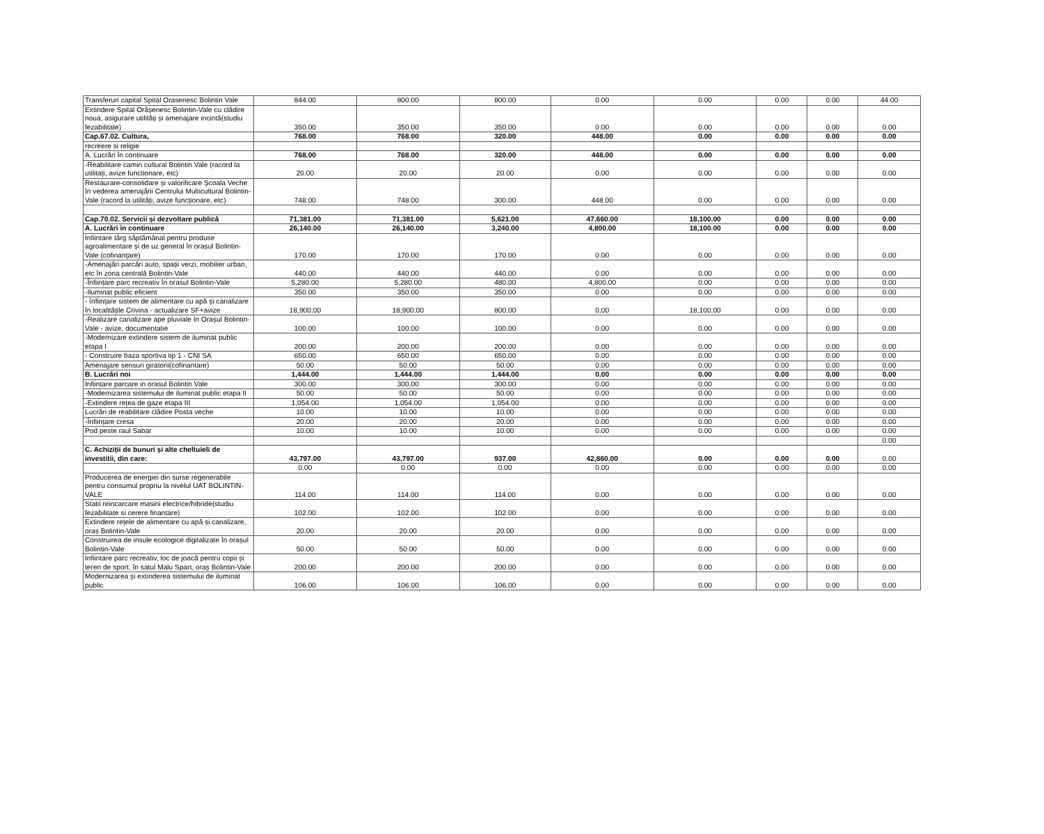| Transferuri capital Spital Orasenesc Bolintin Vale | 844.00 | 800.00 | 800.00 | 0.00 | 0.00 | 0.00 | 0.00 | 44.00 |
| Extindere Spital Orășenesc Bolintin-Vale cu clădire noua, asigurare utilități și amenajare incintă(studiu fezabilitate) | 350.00 | 350.00 | 350.00 | 0.00 | 0.00 | 0.00 | 0.00 | 0.00 |
| Cap.67.02. Cultura, | 768.00 | 768.00 | 320.00 | 448.00 | 0.00 | 0.00 | 0.00 | 0.00 |
| recreere si religie | | | | | | | | |
| A. Lucrări în continuare | 768.00 | 768.00 | 320.00 | 448.00 | 0.00 | 0.00 | 0.00 | 0.00 |
| -Reabilitare camin cultural Bolintin Vale (racord la utilitați, avize functionare, etc) | 20.00 | 20.00 | 20.00 | 0.00 | 0.00 | 0.00 | 0.00 | 0.00 |
| Restaurare-consolidare și valorificare Școala Veche în vederea amenajării Centrului Multicultural Bolintin-Vale (racord la utilități, avize funcționare, etc) | 748.00 | 748.00 | 300.00 | 448.00 | 0.00 | 0.00 | 0.00 | 0.00 |
| Cap.70.02. Servicii și dezvoltare publică | 71,381.00 | 71,381.00 | 5,621.00 | 47,660.00 | 18,100.00 | 0.00 | 0.00 | 0.00 |
| A. Lucrări în continuare | 26,140.00 | 26,140.00 | 3,240.00 | 4,800.00 | 18,100.00 | 0.00 | 0.00 | 0.00 |
| Infiintare târg săptămânal pentru produse agroalimentare și de uz general în orașul Bolintin-Vale (cofinanțare) | 170.00 | 170.00 | 170.00 | 0.00 | 0.00 | 0.00 | 0.00 | 0.00 |
| -Amenajări parcări auto, spații verzi, mobilier urban, etc în zona centrală Bolintin-Vale | 440.00 | 440.00 | 440.00 | 0.00 | 0.00 | 0.00 | 0.00 | 0.00 |
| -Înființare parc recreativ în orasul Bolintin-Vale | 5,280.00 | 5,280.00 | 480.00 | 4,800.00 | 0.00 | 0.00 | 0.00 | 0.00 |
| -Iluminat public eficient | 350.00 | 350.00 | 350.00 | 0.00 | 0.00 | 0.00 | 0.00 | 0.00 |
| - înființare sistem de alimentare cu apă și canalizare în localitățile Crivina - actualizare SF+avize | 18,900.00 | 18,900.00 | 800.00 | 0.00 | 18,100.00 | 0.00 | 0.00 | 0.00 |
| -Realizare canalizare ape pluviale în Orașul Bolintin-Vale - avize, documentatie | 100.00 | 100.00 | 100.00 | 0.00 | 0.00 | 0.00 | 0.00 | 0.00 |
| -Modernizare extindere sistem de iluminat public etapa I | 200.00 | 200.00 | 200.00 | 0.00 | 0.00 | 0.00 | 0.00 | 0.00 |
| - Construire baza sportiva tip 1 - CNI SA | 650.00 | 650.00 | 650.00 | 0.00 | 0.00 | 0.00 | 0.00 | 0.00 |
| Amenajare sensuri giratorii(cofinantare) | 50.00 | 50.00 | 50.00 | 0.00 | 0.00 | 0.00 | 0.00 | 0.00 |
| B. Lucrări noi | 1,444.00 | 1,444.00 | 1,444.00 | 0.00 | 0.00 | 0.00 | 0.00 | 0.00 |
| Infiintare parcare in orasul Bolintin Vale | 300.00 | 300.00 | 300.00 | 0.00 | 0.00 | 0.00 | 0.00 | 0.00 |
| -Modernizarea sistemului de iluminat public etapa II | 50.00 | 50.00 | 50.00 | 0.00 | 0.00 | 0.00 | 0.00 | 0.00 |
| -Extindere rețea de gaze etapa III | 1,054.00 | 1,054.00 | 1,054.00 | 0.00 | 0.00 | 0.00 | 0.00 | 0.00 |
| Lucrări de reabilitare clădire Posta veche | 10.00 | 10.00 | 10.00 | 0.00 | 0.00 | 0.00 | 0.00 | 0.00 |
| -Înființare cresa | 20.00 | 20.00 | 20.00 | 0.00 | 0.00 | 0.00 | 0.00 | 0.00 |
| Pod peste raul Sabar | 10.00 | 10.00 | 10.00 | 0.00 | 0.00 | 0.00 | 0.00 | 0.00 |
| | | | | | | | | 0.00 |
| C. Achiziții de bunuri și alte cheltuieli de investitii, din care: | 43,797.00 | 43,797.00 | 937.00 | 42,860.00 | 0.00 | 0.00 | 0.00 | 0.00 |
| | 0.00 | 0.00 | 0.00 | 0.00 | 0.00 | 0.00 | 0.00 | 0.00 |
| Producerea de energiei din surse regenerabile pentru consumul propriu la nivelul UAT BOLINTIN-VALE | 114.00 | 114.00 | 114.00 | 0.00 | 0.00 | 0.00 | 0.00 | 0.00 |
| Statii reincarcare masini electrice/hibride(studiu fezabilitate si cerere finantare) | 102.00 | 102.00 | 102.00 | 0.00 | 0.00 | 0.00 | 0.00 | 0.00 |
| Extindere rețele de alimentare cu apă și canalizare, oraș Bolintin-Vale | 20.00 | 20.00 | 20.00 | 0.00 | 0.00 | 0.00 | 0.00 | 0.00 |
| Construirea de insule ecologice digitalizate în orașul Bolintin-Vale | 50.00 | 50.00 | 50.00 | 0.00 | 0.00 | 0.00 | 0.00 | 0.00 |
| Infiintare parc recreativ, loc de joacă pentru copii și teren de sport, în satul Malu Spart, oraș Bolintin-Vale | 200.00 | 200.00 | 200.00 | 0.00 | 0.00 | 0.00 | 0.00 | 0.00 |
| Modernizarea și extinderea sistemului de iluminat public | 106.00 | 106.00 | 106.00 | 0.00 | 0.00 | 0.00 | 0.00 | 0.00 |